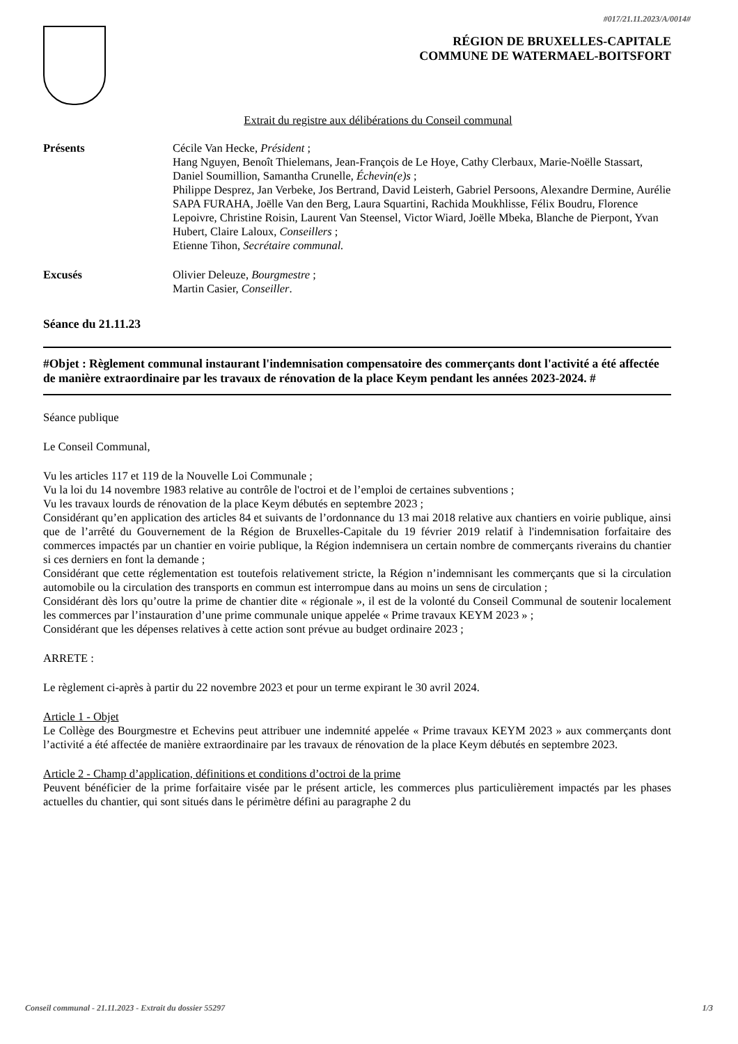#017/21.11.2023/A/0014#
RÉGION DE BRUXELLES-CAPITALE
COMMUNE DE WATERMAEL-BOITSFORT
Extrait du registre aux délibérations du Conseil communal
Présents Cécile Van Hecke, Président ;
Hang Nguyen, Benoît Thielemans, Jean-François de Le Hoye, Cathy Clerbaux, Marie-Noëlle Stassart, Daniel Soumillion, Samantha Crunelle, Échevin(e)s ;
Philippe Desprez, Jan Verbeke, Jos Bertrand, David Leisterh, Gabriel Persoons, Alexandre Dermine, Aurélie SAPA FURAHA, Joëlle Van den Berg, Laura Squartini, Rachida Moukhlisse, Félix Boudru, Florence Lepoivre, Christine Roisin, Laurent Van Steensel, Victor Wiard, Joëlle Mbeka, Blanche de Pierpont, Yvan Hubert, Claire Laloux, Conseillers ;
Etienne Tihon, Secrétaire communal.
Excusés Olivier Deleuze, Bourgmestre ;
Martin Casier, Conseiller.
Séance du 21.11.23
#Objet : Règlement communal instaurant l'indemnisation compensatoire des commerçants dont l'activité a été affectée de manière extraordinaire par les travaux de rénovation de la place Keym pendant les années 2023-2024. #
Séance publique
Le Conseil Communal,
Vu les articles 117 et 119 de la Nouvelle Loi Communale ;
Vu la loi du 14 novembre 1983 relative au contrôle de l'octroi et de l’emploi de certaines subventions ;
Vu les travaux lourds de rénovation de la place Keym débutés en septembre 2023 ;
Considérant qu’en application des articles 84 et suivants de l’ordonnance du 13 mai 2018 relative aux chantiers en voirie publique, ainsi que de l’arrêté du Gouvernement de la Région de Bruxelles-Capitale du 19 février 2019 relatif à l'indemnisation forfaitaire des commerces impactés par un chantier en voirie publique, la Région indemnisera un certain nombre de commerçants riverains du chantier si ces derniers en font la demande ;
Considérant que cette réglementation est toutefois relativement stricte, la Région n’indemnisant les commerçants que si la circulation automobile ou la circulation des transports en commun est interrompue dans au moins un sens de circulation ;
Considérant dès lors qu’outre la prime de chantier dite « régionale », il est de la volonté du Conseil Communal de soutenir localement les commerces par l’instauration d’une prime communale unique appelée « Prime travaux KEYM 2023 » ;
Considérant que les dépenses relatives à cette action sont prévue au budget ordinaire 2023 ;
ARRETE :
Le règlement ci-après à partir du 22 novembre 2023 et pour un terme expirant le 30 avril 2024.
Article 1 - Objet
Le Collège des Bourgmestre et Echevins peut attribuer une indemnité appelée « Prime travaux KEYM 2023 » aux commerçants dont l’activité a été affectée de manière extraordinaire par les travaux de rénovation de la place Keym débutés en septembre 2023.
Article 2 - Champ d’application, définitions et conditions d’octroi de la prime
Peuvent bénéficier de la prime forfaitaire visée par le présent article, les commerces plus particulièrement impactés par les phases actuelles du chantier, qui sont situés dans le périmètre défini au paragraphe 2 du
Conseil communal - 21.11.2023 - Extrait du dossier 55297 1/3